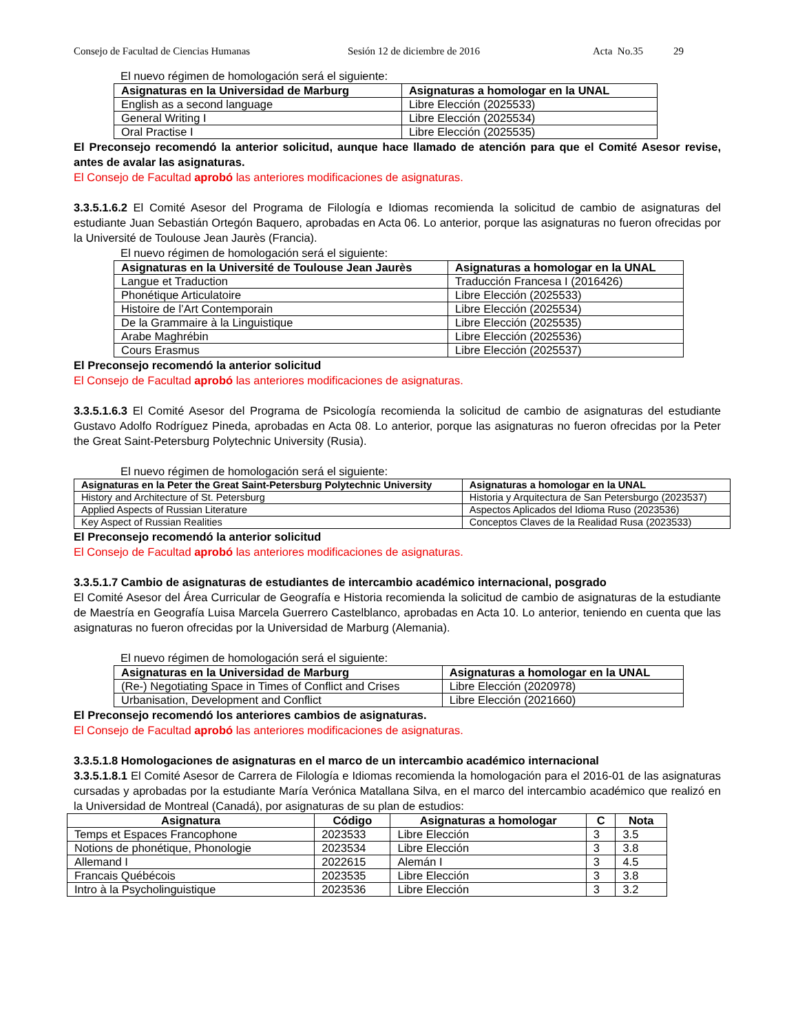Consejo de Facultad de Ciencias Humanas Sesión 12 de diciembre de 2016 Acta No.35 29
El nuevo régimen de homologación será el siguiente:
| Asignaturas en la Universidad de Marburg | Asignaturas a homologar en la UNAL |
| --- | --- |
| English as a second language | Libre Elección (2025533) |
| General Writing I | Libre Elección (2025534) |
| Oral Practise I | Libre Elección (2025535) |
El Preconsejo recomendó la anterior solicitud, aunque hace llamado de atención para que el Comité Asesor revise, antes de avalar las asignaturas.
El Consejo de Facultad aprobó las anteriores modificaciones de asignaturas.
3.3.5.1.6.2 El Comité Asesor del Programa de Filología e Idiomas recomienda la solicitud de cambio de asignaturas del estudiante Juan Sebastián Ortegón Baquero, aprobadas en Acta 06. Lo anterior, porque las asignaturas no fueron ofrecidas por la Université de Toulouse Jean Jaurès (Francia).
El nuevo régimen de homologación será el siguiente:
| Asignaturas en la Université de Toulouse Jean Jaurès | Asignaturas a homologar en la UNAL |
| --- | --- |
| Langue et Traduction | Traducción Francesa I (2016426) |
| Phonétique Articulatoire | Libre Elección (2025533) |
| Histoire de l’Art Contemporain | Libre Elección (2025534) |
| De la Grammaire à la Linguistique | Libre Elección (2025535) |
| Arabe Maghrébin | Libre Elección (2025536) |
| Cours Erasmus | Libre Elección (2025537) |
El Preconsejo recomendó la anterior solicitud
El Consejo de Facultad aprobó las anteriores modificaciones de asignaturas.
3.3.5.1.6.3 El Comité Asesor del Programa de Psicología recomienda la solicitud de cambio de asignaturas del estudiante Gustavo Adolfo Rodríguez Pineda, aprobadas en Acta 08. Lo anterior, porque las asignaturas no fueron ofrecidas por la Peter the Great Saint-Petersburg Polytechnic University (Rusia).
El nuevo régimen de homologación será el siguiente:
| Asignaturas en la Peter the Great Saint-Petersburg Polytechnic University | Asignaturas a homologar en la UNAL |
| --- | --- |
| History and Architecture of St. Petersburg | Historia y Arquitectura de San Petersburgo (2023537) |
| Applied Aspects of Russian Literature | Aspectos Aplicados del Idioma Ruso (2023536) |
| Key Aspect of Russian Realities | Conceptos Claves de la Realidad Rusa (2023533) |
El Preconsejo recomendó la anterior solicitud
El Consejo de Facultad aprobó las anteriores modificaciones de asignaturas.
3.3.5.1.7 Cambio de asignaturas de estudiantes de intercambio académico internacional, posgrado
El Comité Asesor del Área Curricular de Geografía e Historia recomienda la solicitud de cambio de asignaturas de la estudiante de Maestría en Geografía Luisa Marcela Guerrero Castelblanco, aprobadas en Acta 10. Lo anterior, teniendo en cuenta que las asignaturas no fueron ofrecidas por la Universidad de Marburg (Alemania).
El nuevo régimen de homologación será el siguiente:
| Asignaturas en la Universidad de Marburg | Asignaturas a homologar en la UNAL |
| --- | --- |
| (Re-) Negotiating Space in Times of Conflict and Crises | Libre Elección (2020978) |
| Urbanisation, Development and Conflict | Libre Elección (2021660) |
El Preconsejo recomendó los anteriores cambios de asignaturas.
El Consejo de Facultad aprobó las anteriores modificaciones de asignaturas.
3.3.5.1.8 Homologaciones de asignaturas en el marco de un intercambio académico internacional
3.3.5.1.8.1 El Comité Asesor de Carrera de Filología e Idiomas recomienda la homologación para el 2016-01 de las asignaturas cursadas y aprobadas por la estudiante María Verónica Matallana Silva, en el marco del intercambio académico que realizó en la Universidad de Montreal (Canadá), por asignaturas de su plan de estudios:
| Asignatura | Código | Asignaturas a homologar | C | Nota |
| --- | --- | --- | --- | --- |
| Temps et Espaces Francophone | 2023533 | Libre Elección | 3 | 3.5 |
| Notions de phonétique, Phonologie | 2023534 | Libre Elección | 3 | 3.8 |
| Allemand I | 2022615 | Alemán I | 3 | 4.5 |
| Francais Québécois | 2023535 | Libre Elección | 3 | 3.8 |
| Intro à la Psycholinguistique | 2023536 | Libre Elección | 3 | 3.2 |